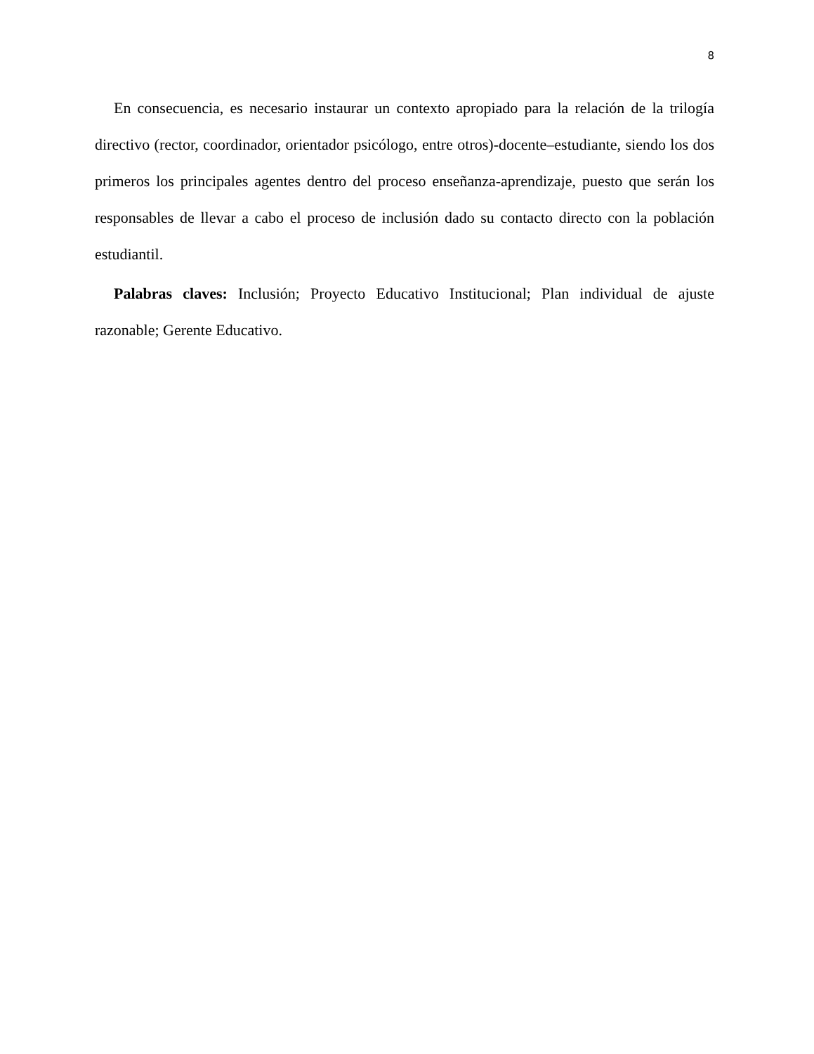8
En consecuencia, es necesario instaurar un contexto apropiado para la relación de la trilogía directivo (rector, coordinador, orientador psicólogo, entre otros)-docente–estudiante, siendo los dos primeros los principales agentes dentro del proceso enseñanza-aprendizaje, puesto que serán los responsables de llevar a cabo el proceso de inclusión dado su contacto directo con la población estudiantil.
Palabras claves: Inclusión; Proyecto Educativo Institucional; Plan individual de ajuste razonable; Gerente Educativo.